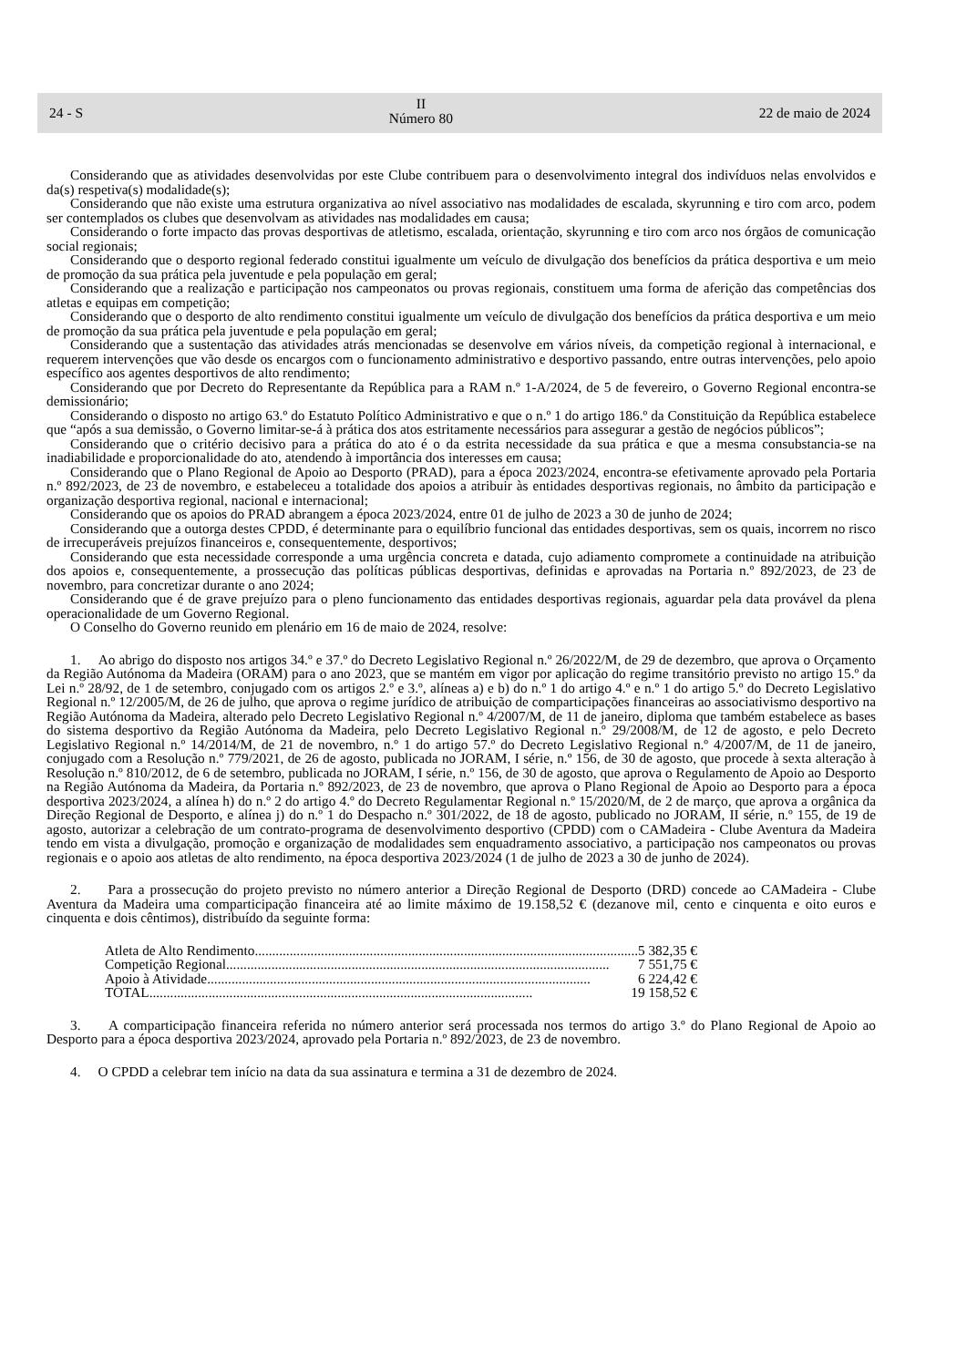24 - S
II
Número 80
22 de maio de 2024
Considerando que as atividades desenvolvidas por este Clube contribuem para o desenvolvimento integral dos indivíduos nelas envolvidos e da(s) respetiva(s) modalidade(s);
Considerando que não existe uma estrutura organizativa ao nível associativo nas modalidades de escalada, skyrunning e tiro com arco, podem ser contemplados os clubes que desenvolvam as atividades nas modalidades em causa;
Considerando o forte impacto das provas desportivas de atletismo, escalada, orientação, skyrunning e tiro com arco nos órgãos de comunicação social regionais;
Considerando que o desporto regional federado constitui igualmente um veículo de divulgação dos benefícios da prática desportiva e um meio de promoção da sua prática pela juventude e pela população em geral;
Considerando que a realização e participação nos campeonatos ou provas regionais, constituem uma forma de aferição das competências dos atletas e equipas em competição;
Considerando que o desporto de alto rendimento constitui igualmente um veículo de divulgação dos benefícios da prática desportiva e um meio de promoção da sua prática pela juventude e pela população em geral;
Considerando que a sustentação das atividades atrás mencionadas se desenvolve em vários níveis, da competição regional à internacional, e requerem intervenções que vão desde os encargos com o funcionamento administrativo e desportivo passando, entre outras intervenções, pelo apoio específico aos agentes desportivos de alto rendimento;
Considerando que por Decreto do Representante da República para a RAM n.º 1-A/2024, de 5 de fevereiro, o Governo Regional encontra-se demissionário;
Considerando o disposto no artigo 63.º do Estatuto Político Administrativo e que o n.º 1 do artigo 186.º da Constituição da República estabelece que “após a sua demissão, o Governo limitar-se-á à prática dos atos estritamente necessários para assegurar a gestão de negócios públicos”;
Considerando que o critério decisivo para a prática do ato é o da estrita necessidade da sua prática e que a mesma consubstancia-se na inadiabilidade e proporcionalidade do ato, atendendo à importância dos interesses em causa;
Considerando que o Plano Regional de Apoio ao Desporto (PRAD), para a época 2023/2024, encontra-se efetivamente aprovado pela Portaria n.º 892/2023, de 23 de novembro, e estabeleceu a totalidade dos apoios a atribuir às entidades desportivas regionais, no âmbito da participação e organização desportiva regional, nacional e internacional;
Considerando que os apoios do PRAD abrangem a época 2023/2024, entre 01 de julho de 2023 a 30 de junho de 2024;
Considerando que a outorga destes CPDD, é determinante para o equilíbrio funcional das entidades desportivas, sem os quais, incorrem no risco de irrecuperáveis prejuízos financeiros e, consequentemente, desportivos;
Considerando que esta necessidade corresponde a uma urgência concreta e datada, cujo adiamento compromete a continuidade na atribuição dos apoios e, consequentemente, a prossecução das políticas públicas desportivas, definidas e aprovadas na Portaria n.º 892/2023, de 23 de novembro, para concretizar durante o ano 2024;
Considerando que é de grave prejuízo para o pleno funcionamento das entidades desportivas regionais, aguardar pela data provável da plena operacionalidade de um Governo Regional.
O Conselho do Governo reunido em plenário em 16 de maio de 2024, resolve:
1. Ao abrigo do disposto nos artigos 34.º e 37.º do Decreto Legislativo Regional n.º 26/2022/M, de 29 de dezembro, que aprova o Orçamento da Região Autónoma da Madeira (ORAM) para o ano 2023, que se mantém em vigor por aplicação do regime transitório previsto no artigo 15.º da Lei n.º 28/92, de 1 de setembro, conjugado com os artigos 2.º e 3.º, alíneas a) e b) do n.º 1 do artigo 4.º e n.º 1 do artigo 5.º do Decreto Legislativo Regional n.º 12/2005/M, de 26 de julho, que aprova o regime jurídico de atribuição de comparticipações financeiras ao associativismo desportivo na Região Autónoma da Madeira, alterado pelo Decreto Legislativo Regional n.º 4/2007/M, de 11 de janeiro, diploma que também estabelece as bases do sistema desportivo da Região Autónoma da Madeira, pelo Decreto Legislativo Regional n.º 29/2008/M, de 12 de agosto, e pelo Decreto Legislativo Regional n.º 14/2014/M, de 21 de novembro, n.º 1 do artigo 57.º do Decreto Legislativo Regional n.º 4/2007/M, de 11 de janeiro, conjugado com a Resolução n.º 779/2021, de 26 de agosto, publicada no JORAM, I série, n.º 156, de 30 de agosto, que procede à sexta alteração à Resolução n.º 810/2012, de 6 de setembro, publicada no JORAM, I série, n.º 156, de 30 de agosto, que aprova o Regulamento de Apoio ao Desporto na Região Autónoma da Madeira, da Portaria n.º 892/2023, de 23 de novembro, que aprova o Plano Regional de Apoio ao Desporto para a época desportiva 2023/2024, a alínea h) do n.º 2 do artigo 4.º do Decreto Regulamentar Regional n.º 15/2020/M, de 2 de março, que aprova a orgânica da Direção Regional de Desporto, e alínea j) do n.º 1 do Despacho n.º 301/2022, de 18 de agosto, publicado no JORAM, II série, n.º 155, de 19 de agosto, autorizar a celebração de um contrato-programa de desenvolvimento desportivo (CPDD) com o CAMadeira - Clube Aventura da Madeira tendo em vista a divulgação, promoção e organização de modalidades sem enquadramento associativo, a participação nos campeonatos ou provas regionais e o apoio aos atletas de alto rendimento, na época desportiva 2023/2024 (1 de julho de 2023 a 30 de junho de 2024).
2. Para a prossecução do projeto previsto no número anterior a Direção Regional de Desporto (DRD) concede ao CAMadeira - Clube Aventura da Madeira uma comparticipação financeira até ao limite máximo de 19.158,52 € (dezanove mil, cento e cinquenta e oito euros e cinquenta e dois cêntimos), distribuído da seguinte forma:
Atleta de Alto Rendimento .............................................................................................................. 5 382,35 €
Competição Regional.............................................................................................................. 7 551,75 €
Apoio à Atividade.............................................................................................................. 6 224,42 €
TOTAL .............................................................................................................. 19 158,52 €
3. A comparticipação financeira referida no número anterior será processada nos termos do artigo 3.º do Plano Regional de Apoio ao Desporto para a época desportiva 2023/2024, aprovado pela Portaria n.º 892/2023, de 23 de novembro.
4. O CPDD a celebrar tem início na data da sua assinatura e termina a 31 de dezembro de 2024.